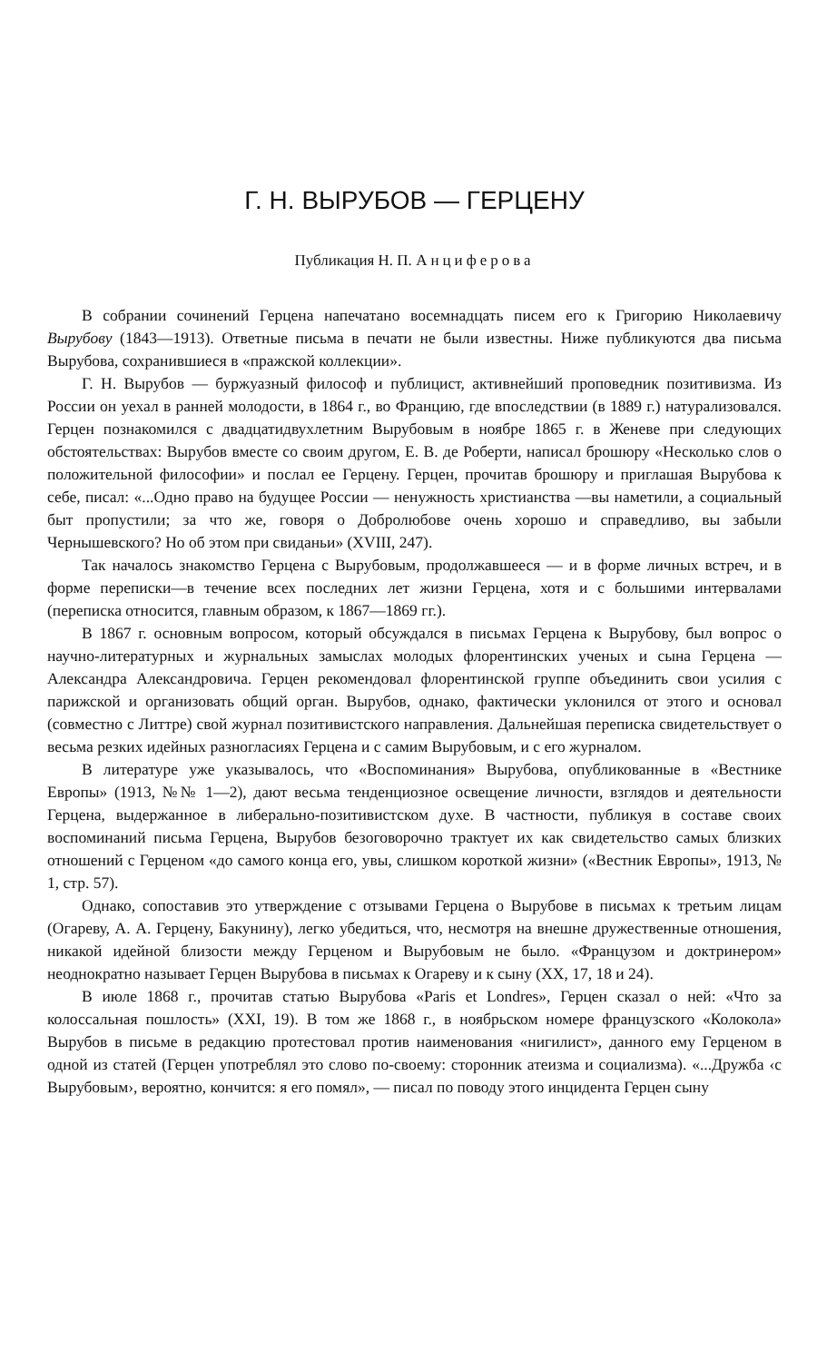Г. Н. ВЫРУБОВ — ГЕРЦЕНУ
Публикация Н. П. Анциферова
В собрании сочинений Герцена напечатано восемнадцать писем его к Григорию Николаевичу Вырубову (1843—1913). Ответные письма в печати не были известны. Ниже публикуются два письма Вырубова, сохранившиеся в «пражской коллекции».
Г. Н. Вырубов — буржуазный философ и публицист, активнейший проповедник позитивизма. Из России он уехал в ранней молодости, в 1864 г., во Францию, где впоследствии (в 1889 г.) натурализовался. Герцен познакомился с двадцатидвухлетним Вырубовым в ноябре 1865 г. в Женеве при следующих обстоятельствах: Вырубов вместе со своим другом, Е. В. де Роберти, написал брошюру «Несколько слов о положительной философии» и послал ее Герцену. Герцен, прочитав брошюру и приглашая Вырубова к себе, писал: «...Одно право на будущее России — ненужность христианства —вы наметили, а социальный быт пропустили; за что же, говоря о Добролюбове очень хорошо и справедливо, вы забыли Чернышевского? Но об этом при свиданьи» (XVIII, 247).
Так началось знакомство Герцена с Вырубовым, продолжавшееся — и в форме личных встреч, и в форме переписки—в течение всех последних лет жизни Герцена, хотя и с большими интервалами (переписка относится, главным образом, к 1867—1869 гг.).
В 1867 г. основным вопросом, который обсуждался в письмах Герцена к Вырубову, был вопрос о научно-литературных и журнальных замыслах молодых флорентинских ученых и сына Герцена —Александра Александровича. Герцен рекомендовал флорентинской группе объединить свои усилия с парижской и организовать общий орган. Вырубов, однако, фактически уклонился от этого и основал (совместно с Литтре) свой журнал позитивистского направления. Дальнейшая переписка свидетельствует о весьма резких идейных разногласиях Герцена и с самим Вырубовым, и с его журналом.
В литературе уже указывалось, что «Воспоминания» Вырубова, опубликованные в «Вестнике Европы» (1913, №№ 1—2), дают весьма тенденциозное освещение личности, взглядов и деятельности Герцена, выдержанное в либерально-позитивистском духе. В частности, публикуя в составе своих воспоминаний письма Герцена, Вырубов безоговорочно трактует их как свидетельство самых близких отношений с Герценом «до самого конца его, увы, слишком короткой жизни» («Вестник Европы», 1913, № 1, стр. 57).
Однако, сопоставив это утверждение с отзывами Герцена о Вырубове в письмах к третьим лицам (Огареву, А. А. Герцену, Бакунину), легко убедиться, что, несмотря на внешне дружественные отношения, никакой идейной близости между Герценом и Вырубовым не было. «Французом и доктринером» неоднократно называет Герцен Вырубова в письмах к Огареву и к сыну (XX, 17, 18 и 24).
В июле 1868 г., прочитав статью Вырубова «Paris et Londres», Герцен сказал о ней: «Что за колоссальная пошлость» (XXI, 19). В том же 1868 г., в ноябрьском номере французского «Колокола» Вырубов в письме в редакцию протестовал против наименования «нигилист», данного ему Герценом в одной из статей (Герцен употреблял это слово по-своему: сторонник атеизма и социализма). «...Дружба ‹с Вырубовым›, вероятно, кончится: я его помял», — писал по поводу этого инцидента Герцен сыну